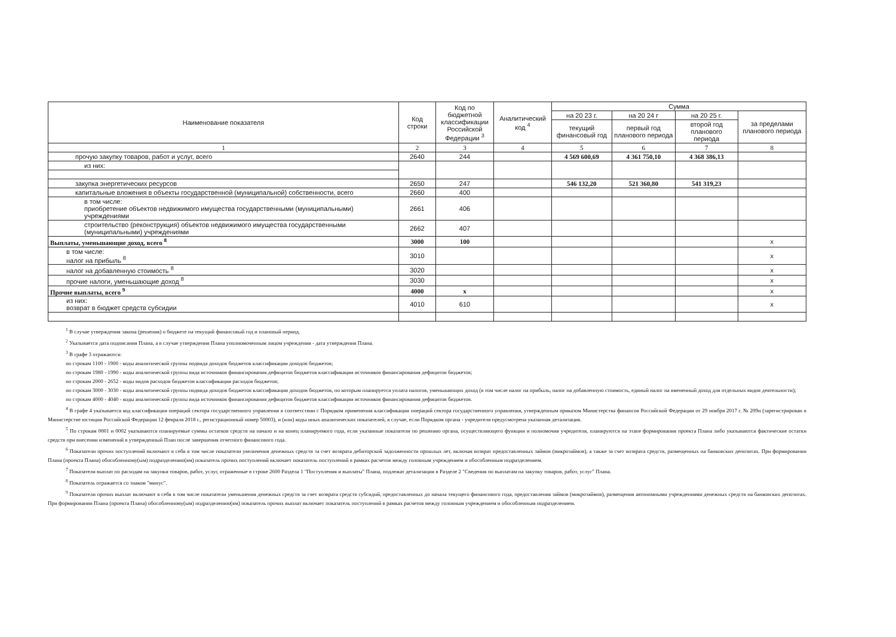| Наименование показателя | Код строки | Код по бюджетной классификации Российской Федерации <sup>3</sup> | Аналитический код <sup>4</sup> | Сумма | | | |
| --- | --- | --- | --- | --- | --- | --- | --- |
| | | | | на 20 23 г. | на 20 24 г | на 20 25 г. | за пределами планового периода |
| | | | | текущий финансовый год | первый год планового периода | второй год планового периода | |
| 1 | 2 | 3 | 4 | 5 | 6 | 7 | 8 |
| прочую закупку товаров, работ и услуг, всего | 2640 | 244 | | 4 569 600,69 | 4 361 750,10 | 4 368 386,13 | |
| из них: | | | | | | | |
| закупка энергетических ресурсов | 2650 | 247 | | 546 132,20 | 521 360,80 | 541 319,23 | |
| капитальные вложения в объекты государственной (муниципальной) собственности, всего | 2660 | 400 | | | | | |
| в том числе: приобретение объектов недвижимого имущества государственными (муниципальными) учреждениями | 2661 | 406 | | | | | |
| строительство (реконструкция) объектов недвижимого имущества государственными (муниципальными) учреждениями | 2662 | 407 | | | | | |
| Выплаты, уменьшающие доход, всего <sup>8</sup> | 3000 | 100 | | | | | x |
| в том числе: налог на прибыль <sup>8</sup> | 3010 | | | | | | x |
| налог на добавленную стоимость <sup>8</sup> | 3020 | | | | | | x |
| прочие налоги, уменьшающие доход <sup>8</sup> | 3030 | | | | | | x |
| Прочие выплаты, всего <sup>9</sup> | 4000 | x | | | | | x |
| из них: возврат в бюджет средств субсидии | 4010 | 610 | | | | | x |
<sup>1</sup> В случае утверждения закона (решения) о бюджете на текущий финансовый год и плановый период.
<sup>2</sup> Указывается дата подписания Плана, а в случае утверждения Плана уполномоченным лицом учреждения - дата утверждения Плана.
<sup>3</sup> В графе 3 отражаются:
по строкам 1100 - 1900 - коды аналитической группы подвида доходов бюджетов классификации доходов бюджетов;
по строкам 1980 - 1990 - коды аналитической группы вида источников финансирования дефицитов бюджетов классификации источников финансирования дефицитов бюджетов;
по строкам 2000 - 2652 - коды видов расходов бюджетов классификации расходов бюджетов;
по строкам 3000 - 3030 - коды аналитической группы подвида доходов бюджетов классификации доходов бюджетов, по которым планируется уплата налогов, уменьшающих доход (в том числе налог на прибыль, налог на добавленную стоимость, единый налог на вмененный доход для отдельных видов деятельности);
по строкам 4000 - 4040 - коды аналитической группы вида источников финансирования дефицитов бюджетов классификации источников финансирования дефицитов бюджетов.
<sup>4</sup> В графе 4 указывается код классификации операций сектора государственного управления в соответствии с Порядком применения классификации операций сектора государственного управления, утвержденным приказом Министерства финансов Российской Федерации от 29 ноября 2017 г. № 209н (зарегистрирован в Министерстве юстиции Российской Федерации 12 февраля 2018 г., регистрационный номер 50003), и (или) коды иных аналитических показателей, в случае, если Порядком органа - учредителя предусмотрена указанная детализация.
<sup>5</sup> По строкам 0001 и 0002 указываются планируемые суммы остатков средств на начало и на конец планируемого года, если указанные показатели по решению органа, осуществляющего функции и полномочия учредителя, планируются на этапе формирования проекта Плана либо указываются фактические остатки средств при внесении изменений в утвержденный План после завершения отчетного финансового года.
<sup>6</sup> Показатели прочих поступлений включают в себя в том числе показатели увеличения денежных средств за счет возврата дебиторской задолженности прошлых лет, включая возврат предоставленных займов (микрозаймов), а также за счет возврата средств, размещенных на банковских депозитах. При формировании Плана (проекта Плана) обособленному(ым) подразделению(ям) показатель прочих поступлений включает показатель поступлений в рамках расчетов между головным учреждением и обособленным подразделением.
<sup>7</sup> Показатели выплат по расходам на закупки товаров, работ, услуг, отраженные в строке 2600 Раздела 1 "Поступления и выплаты" Плана, подлежат детализации в Разделе 2 "Сведения по выплатам на закупку товаров, работ, услуг" Плана.
<sup>8</sup> Показатель отражается со знаком "минус".
<sup>9</sup> Показатели прочих выплат включают в себя в том числе показатели уменьшения денежных средств за счет возврата средств субсидий, предоставленных до начала текущего финансового года, предоставления займов (микрозаймов), размещения автономными учреждениями денежных средств на банковских депозитах. При формировании Плана (проекта Плана) обособленному(ым) подразделению(ям) показатель прочих выплат включает показатель поступлений в рамках расчетов между головным учреждением и обособленным подразделением.